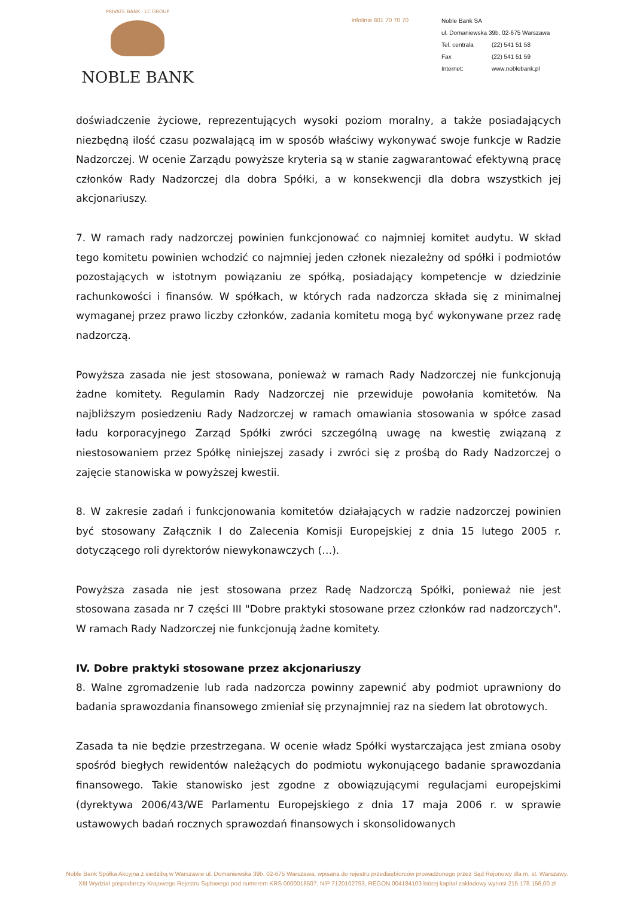PRIVATE BANK · LC GROUP
NOBLE BANK
infolinia 801 70 70 70
Noble Bank SA
ul. Domaniewska 39b, 02-675 Warszawa
| Tel. centrala | (22) 541 51 58 |
| Fax | (22) 541 51 59 |
| Internet: | www.noblebank.pl |
doświadczenie życiowe, reprezentujących wysoki poziom moralny, a także posiadających niezbędną ilość czasu pozwalającą im w sposób właściwy wykonywać swoje funkcje w Radzie Nadzorczej. W ocenie Zarządu powyższe kryteria są w stanie zagwarantować efektywną pracę członków Rady Nadzorczej dla dobra Spółki, a w konsekwencji dla dobra wszystkich jej akcjonariuszy.
7. W ramach rady nadzorczej powinien funkcjonować co najmniej komitet audytu. W skład tego komitetu powinien wchodzić co najmniej jeden członek niezależny od spółki i podmiotów pozostających w istotnym powiązaniu ze spółką, posiadający kompetencje w dziedzinie rachunkowości i finansów. W spółkach, w których rada nadzorcza składa się z minimalnej wymaganej przez prawo liczby członków, zadania komitetu mogą być wykonywane przez radę nadzorczą.
Powyższa zasada nie jest stosowana, ponieważ w ramach Rady Nadzorczej nie funkcjonują żadne komitety. Regulamin Rady Nadzorczej nie przewiduje powołania komitetów. Na najbliższym posiedzeniu Rady Nadzorczej w ramach omawiania stosowania w spółce zasad ładu korporacyjnego Zarząd Spółki zwróci szczególną uwagę na kwestię związaną z niestosowaniem przez Spółkę niniejszej zasady i zwróci się z prośbą do Rady Nadzorczej o zajęcie stanowiska w powyższej kwestii.
8. W zakresie zadań i funkcjonowania komitetów działających w radzie nadzorczej powinien być stosowany Załącznik I do Zalecenia Komisji Europejskiej z dnia 15 lutego 2005 r. dotyczącego roli dyrektorów niewykonawczych (…).
Powyższa zasada nie jest stosowana przez Radę Nadzorczą Spółki, ponieważ nie jest stosowana zasada nr 7 części III "Dobre praktyki stosowane przez członków rad nadzorczych". W ramach Rady Nadzorczej nie funkcjonują żadne komitety.
IV. Dobre praktyki stosowane przez akcjonariuszy
8. Walne zgromadzenie lub rada nadzorcza powinny zapewnić aby podmiot uprawniony do badania sprawozdania finansowego zmieniał się przynajmniej raz na siedem lat obrotowych.
Zasada ta nie będzie przestrzegana. W ocenie władz Spółki wystarczająca jest zmiana osoby spośród biegłych rewidentów należących do podmiotu wykonującego badanie sprawozdania finansowego. Takie stanowisko jest zgodne z obowiązującymi regulacjami europejskimi (dyrektywa 2006/43/WE Parlamentu Europejskiego z dnia 17 maja 2006 r. w sprawie ustawowych badań rocznych sprawozdań finansowych i skonsolidowanych
Noble Bank Spółka Akcyjna z siedzibą w Warszawie ul. Domaniewska 39b, 02-675 Warszawa, wpisana do rejestru przedsiębiorców prowadzonego przez Sąd Rejonowy dla m. st. Warszawy.
XIII Wydział gospodarczy Krajowego Rejestru Sądowego pod numerem KRS 0000018507, NIP 7120102793, REGON 004184103 której kapitał zakładowy wynosi 215.178.156,00 zł